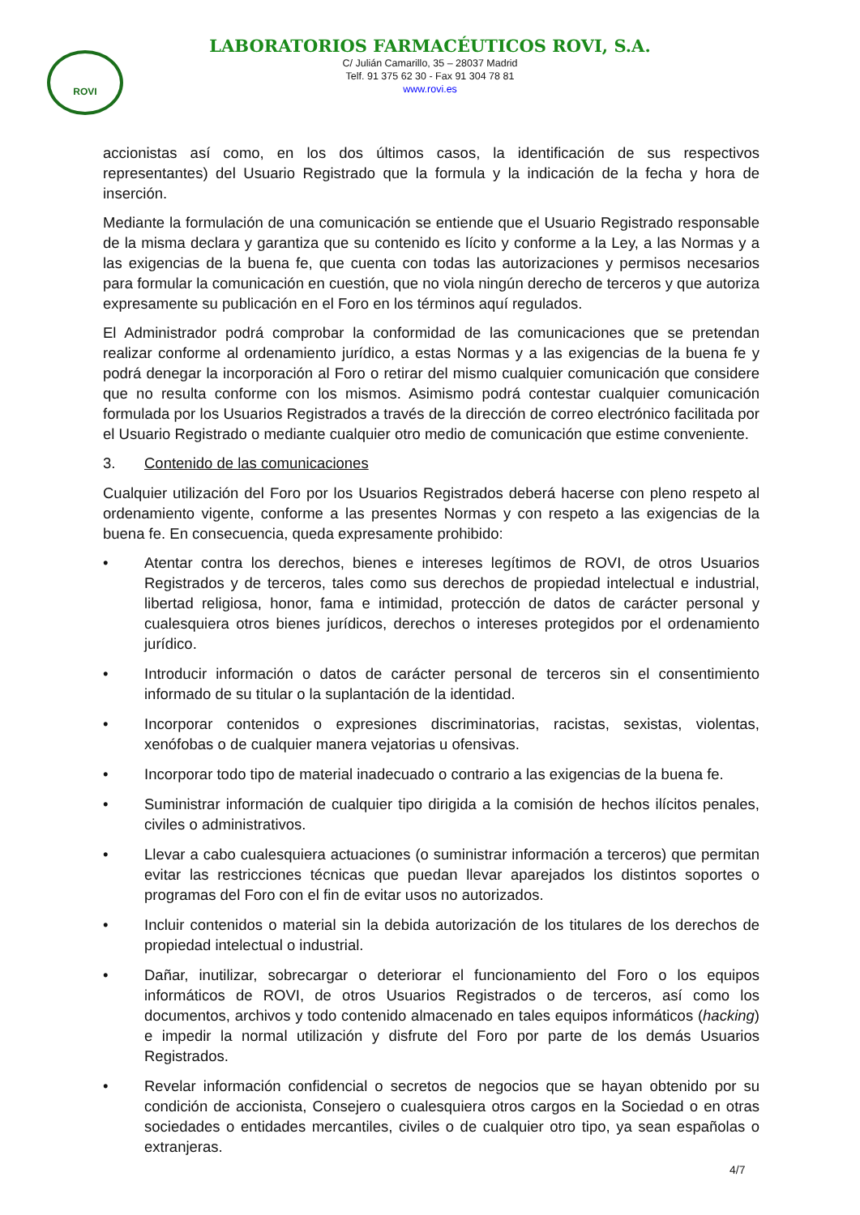ROVI
LABORATORIOS FARMACÉUTICOS ROVI, S.A.
C/ Julián Camarillo, 35 – 28037 Madrid
Telf. 91 375 62 30 - Fax 91 304 78 81
www.rovi.es
accionistas así como, en los dos últimos casos, la identificación de sus respectivos representantes) del Usuario Registrado que la formula y la indicación de la fecha y hora de inserción.
Mediante la formulación de una comunicación se entiende que el Usuario Registrado responsable de la misma declara y garantiza que su contenido es lícito y conforme a la Ley, a las Normas y a las exigencias de la buena fe, que cuenta con todas las autorizaciones y permisos necesarios para formular la comunicación en cuestión, que no viola ningún derecho de terceros y que autoriza expresamente su publicación en el Foro en los términos aquí regulados.
El Administrador podrá comprobar la conformidad de las comunicaciones que se pretendan realizar conforme al ordenamiento jurídico, a estas Normas y a las exigencias de la buena fe y podrá denegar la incorporación al Foro o retirar del mismo cualquier comunicación que considere que no resulta conforme con los mismos. Asimismo podrá contestar cualquier comunicación formulada por los Usuarios Registrados a través de la dirección de correo electrónico facilitada por el Usuario Registrado o mediante cualquier otro medio de comunicación que estime conveniente.
3. Contenido de las comunicaciones
Cualquier utilización del Foro por los Usuarios Registrados deberá hacerse con pleno respeto al ordenamiento vigente, conforme a las presentes Normas y con respeto a las exigencias de la buena fe. En consecuencia, queda expresamente prohibido:
• Atentar contra los derechos, bienes e intereses legítimos de ROVI, de otros Usuarios Registrados y de terceros, tales como sus derechos de propiedad intelectual e industrial, libertad religiosa, honor, fama e intimidad, protección de datos de carácter personal y cualesquiera otros bienes jurídicos, derechos o intereses protegidos por el ordenamiento jurídico.
• Introducir información o datos de carácter personal de terceros sin el consentimiento informado de su titular o la suplantación de la identidad.
• Incorporar contenidos o expresiones discriminatorias, racistas, sexistas, violentas, xenófobas o de cualquier manera vejatorias u ofensivas.
• Incorporar todo tipo de material inadecuado o contrario a las exigencias de la buena fe.
• Suministrar información de cualquier tipo dirigida a la comisión de hechos ilícitos penales, civiles o administrativos.
• Llevar a cabo cualesquiera actuaciones (o suministrar información a terceros) que permitan evitar las restricciones técnicas que puedan llevar aparejados los distintos soportes o programas del Foro con el fin de evitar usos no autorizados.
• Incluir contenidos o material sin la debida autorización de los titulares de los derechos de propiedad intelectual o industrial.
• Dañar, inutilizar, sobrecargar o deteriorar el funcionamiento del Foro o los equipos informáticos de ROVI, de otros Usuarios Registrados o de terceros, así como los documentos, archivos y todo contenido almacenado en tales equipos informáticos (hacking) e impedir la normal utilización y disfrute del Foro por parte de los demás Usuarios Registrados.
• Revelar información confidencial o secretos de negocios que se hayan obtenido por su condición de accionista, Consejero o cualesquiera otros cargos en la Sociedad o en otras sociedades o entidades mercantiles, civiles o de cualquier otro tipo, ya sean españolas o extranjeras.
4/7